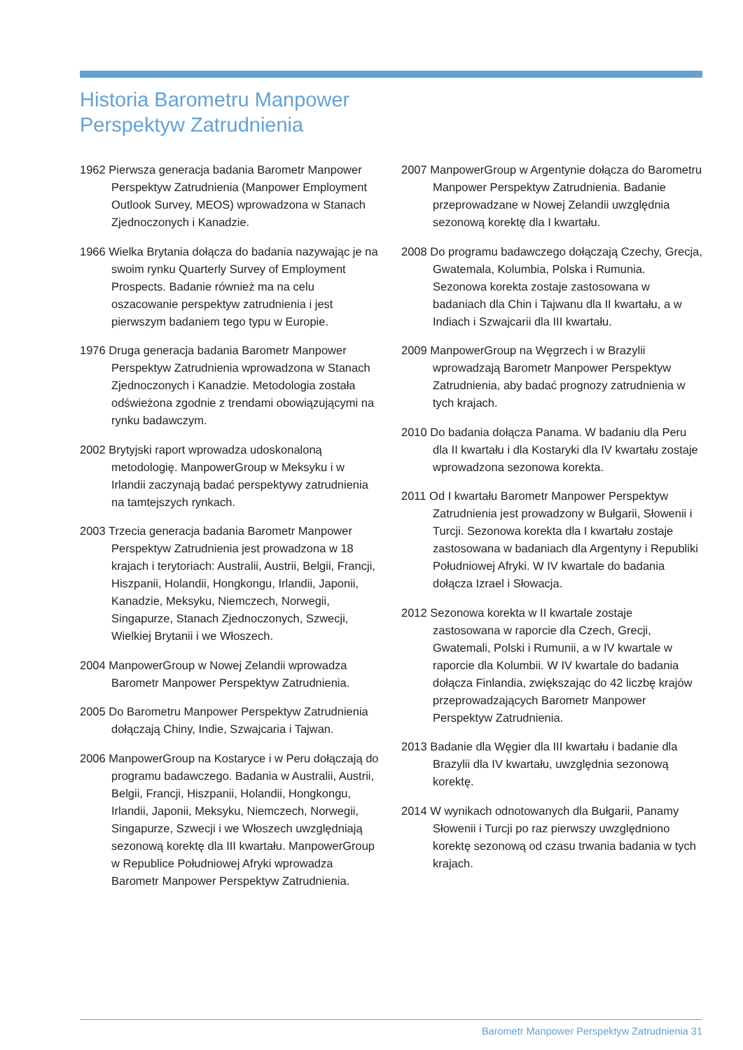Historia Barometru Manpower
Perspektyw Zatrudnienia
1962 Pierwsza generacja badania Barometr Manpower Perspektyw Zatrudnienia (Manpower Employment Outlook Survey, MEOS) wprowadzona w Stanach Zjednoczonych i Kanadzie.
1966 Wielka Brytania dołącza do badania nazywając je na swoim rynku Quarterly Survey of Employment Prospects. Badanie również ma na celu oszacowanie perspektyw zatrudnienia i jest pierwszym badaniem tego typu w Europie.
1976 Druga generacja badania Barometr Manpower Perspektyw Zatrudnienia wprowadzona w Stanach Zjednoczonych i Kanadzie. Metodologia została odświeżona zgodnie z trendami obowiązującymi na rynku badawczym.
2002 Brytyjski raport wprowadza udoskonaloną metodologię. ManpowerGroup w Meksyku i w Irlandii zaczynają badać perspektywy zatrudnienia na tamtejszych rynkach.
2003 Trzecia generacja badania Barometr Manpower Perspektyw Zatrudnienia jest prowadzona w 18 krajach i terytoriach: Australii, Austrii, Belgii, Francji, Hiszpanii, Holandii, Hongkongu, Irlandii, Japonii, Kanadzie, Meksyku, Niemczech, Norwegii, Singapurze, Stanach Zjednoczonych, Szwecji, Wielkiej Brytanii i we Włoszech.
2004 ManpowerGroup w Nowej Zelandii wprowadza Barometr Manpower Perspektyw Zatrudnienia.
2005 Do Barometru Manpower Perspektyw Zatrudnienia dołączają Chiny, Indie, Szwajcaria i Tajwan.
2006 ManpowerGroup na Kostaryce i w Peru dołączają do programu badawczego. Badania w Australii, Austrii, Belgii, Francji, Hiszpanii, Holandii, Hongkongu, Irlandii, Japonii, Meksyku, Niemczech, Norwegii, Singapurze, Szwecji i we Włoszech uwzględniają sezonową korektę dla III kwartału. ManpowerGroup w Republice Południowej Afryki wprowadza Barometr Manpower Perspektyw Zatrudnienia.
2007 ManpowerGroup w Argentynie dołącza do Barometru Manpower Perspektyw Zatrudnienia. Badanie przeprowadzane w Nowej Zelandii uwzględnia sezonową korektę dla I kwartału.
2008 Do programu badawczego dołączają Czechy, Grecja, Gwatemala, Kolumbia, Polska i Rumunia. Sezonowa korekta zostaje zastosowana w badaniach dla Chin i Tajwanu dla II kwartału, a w Indiach i Szwajcarii dla III kwartału.
2009 ManpowerGroup na Węgrzech i w Brazylii wprowadzają Barometr Manpower Perspektyw Zatrudnienia, aby badać prognozy zatrudnienia w tych krajach.
2010 Do badania dołącza Panama. W badaniu dla Peru dla II kwartału i dla Kostaryki dla IV kwartału zostaje wprowadzona sezonowa korekta.
2011 Od I kwartału Barometr Manpower Perspektyw Zatrudnienia jest prowadzony w Bułgarii, Słowenii i Turcji. Sezonowa korekta dla I kwartału zostaje zastosowana w badaniach dla Argentyny i Republiki Południowej Afryki. W IV kwartale do badania dołącza Izrael i Słowacja.
2012 Sezonowa korekta w II kwartale zostaje zastosowana w raporcie dla Czech, Grecji, Gwatemali, Polski i Rumunii, a w IV kwartale w raporcie dla Kolumbii. W IV kwartale do badania dołącza Finlandia, zwiększając do 42 liczbę krajów przeprowadzających Barometr Manpower Perspektyw Zatrudnienia.
2013 Badanie dla Węgier dla III kwartału i badanie dla Brazylii dla IV kwartału, uwzględnia sezonową korektę.
2014 W wynikach odnotowanych dla Bułgarii, Panamy Słowenii i Turcji po raz pierwszy uwzględniono korektę sezonową od czasu trwania badania w tych krajach.
Barometr Manpower Perspektyw Zatrudnienia 31